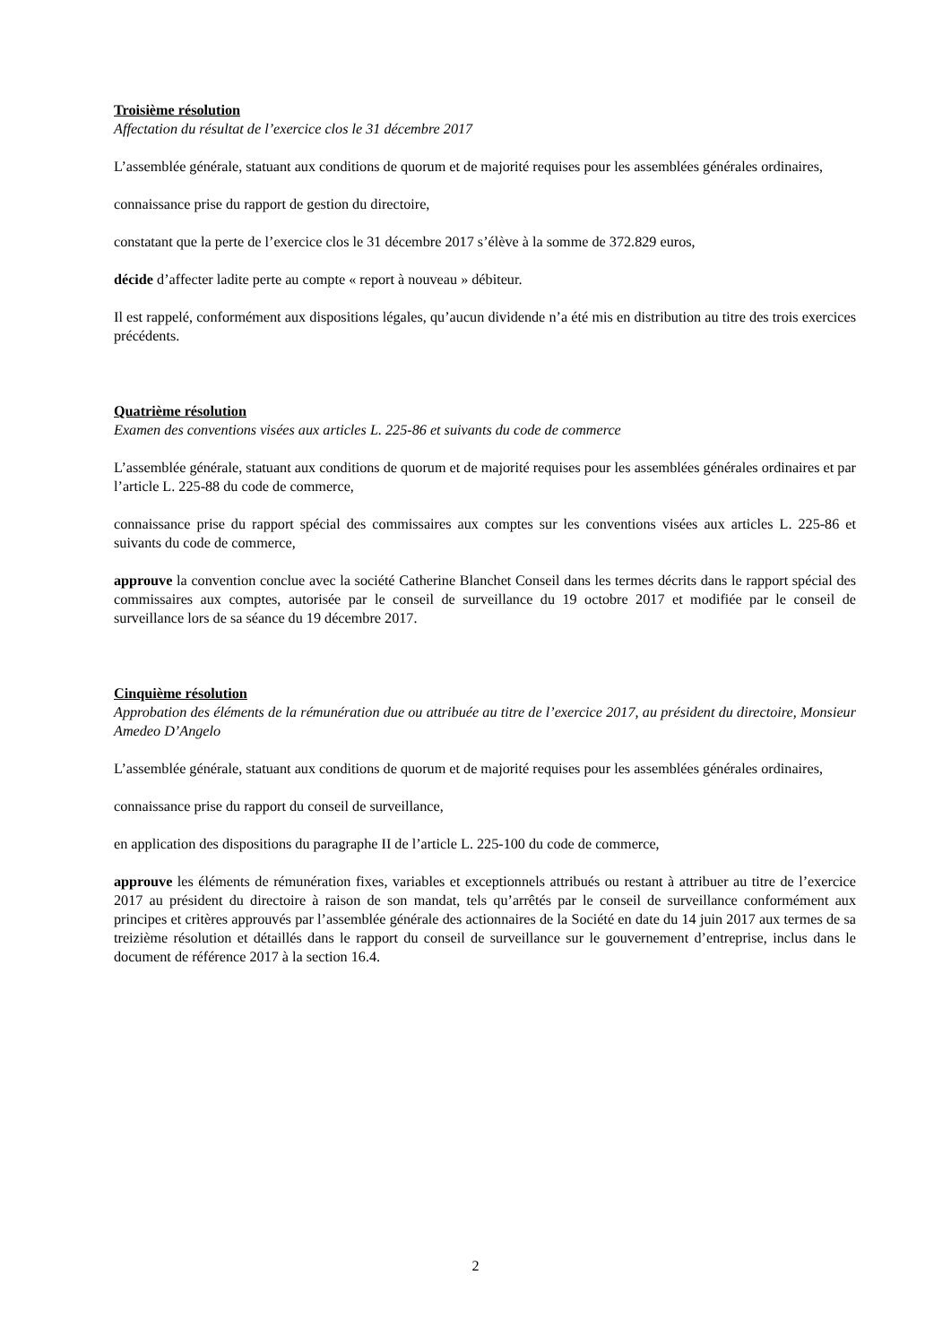Troisième résolution
Affectation du résultat de l’exercice clos le 31 décembre 2017
L’assemblée générale, statuant aux conditions de quorum et de majorité requises pour les assemblées générales ordinaires,
connaissance prise du rapport de gestion du directoire,
constatant que la perte de l’exercice clos le 31 décembre 2017 s’élève à la somme de 372.829 euros,
décide d’affecter ladite perte au compte « report à nouveau » débiteur.
Il est rappelé, conformément aux dispositions légales, qu’aucun dividende n’a été mis en distribution au titre des trois exercices précédents.
Quatrième résolution
Examen des conventions visées aux articles L. 225-86 et suivants du code de commerce
L’assemblée générale, statuant aux conditions de quorum et de majorité requises pour les assemblées générales ordinaires et par l’article L. 225-88 du code de commerce,
connaissance prise du rapport spécial des commissaires aux comptes sur les conventions visées aux articles L. 225-86 et suivants du code de commerce,
approuve la convention conclue avec la société Catherine Blanchet Conseil dans les termes décrits dans le rapport spécial des commissaires aux comptes, autorisée par le conseil de surveillance du 19 octobre 2017 et modifiée par le conseil de surveillance lors de sa séance du 19 décembre 2017.
Cinquième résolution
Approbation des éléments de la rémunération due ou attribuée au titre de l’exercice 2017, au président du directoire, Monsieur Amedeo D’Angelo
L’assemblée générale, statuant aux conditions de quorum et de majorité requises pour les assemblées générales ordinaires,
connaissance prise du rapport du conseil de surveillance,
en application des dispositions du paragraphe II de l’article L. 225-100 du code de commerce,
approuve les éléments de rémunération fixes, variables et exceptionnels attribués ou restant à attribuer au titre de l’exercice 2017 au président du directoire à raison de son mandat, tels qu’arrêtés par le conseil de surveillance conformément aux principes et critères approuvés par l’assemblée générale des actionnaires de la Société en date du 14 juin 2017 aux termes de sa treizième résolution et détaillés dans le rapport du conseil de surveillance sur le gouvernement d’entreprise, inclus dans le document de référence 2017 à la section 16.4.
2